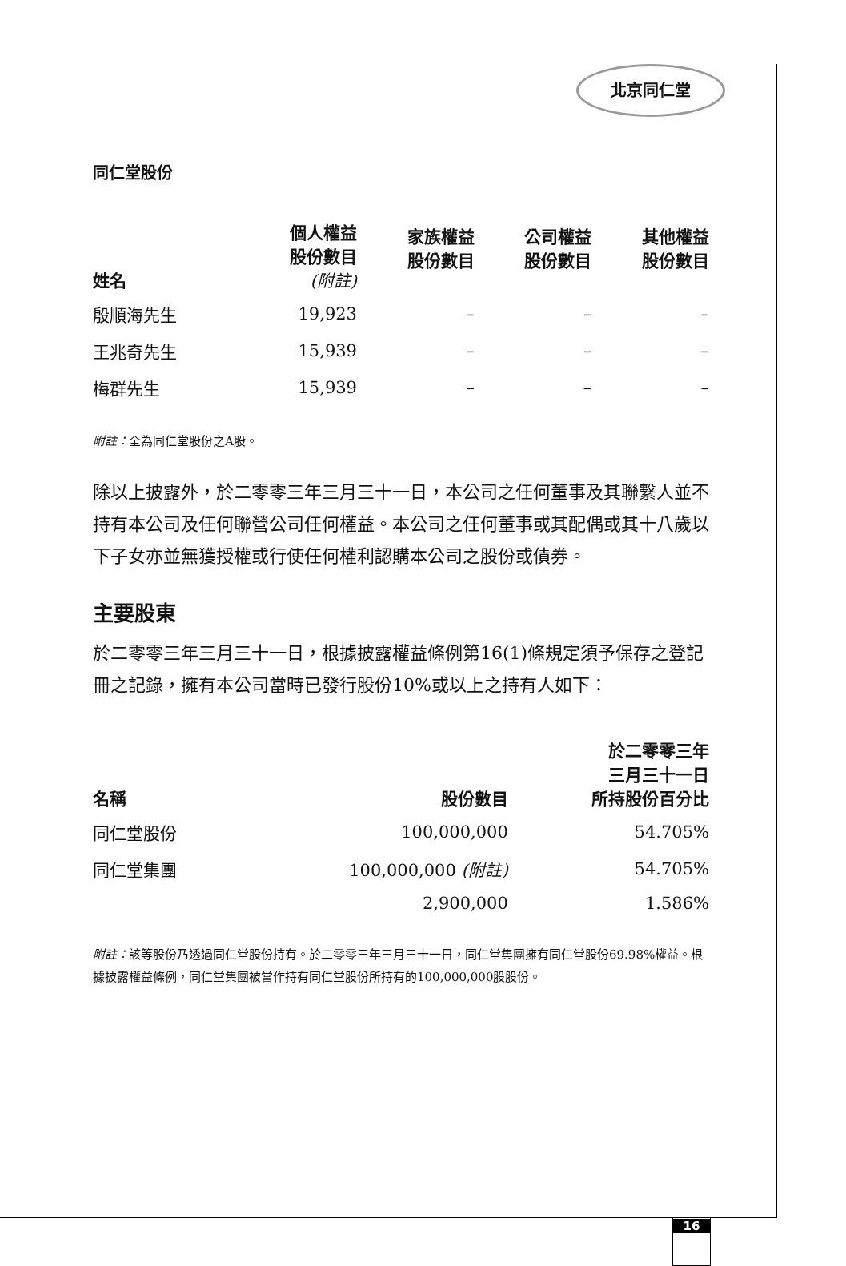北京同仁堂
同仁堂股份
| 姓名 | 個人權益 股份數目 (附註) | 家族權益 股份數目 | 公司權益 股份數目 | 其他權益 股份數目 |
| --- | --- | --- | --- | --- |
| 殷順海先生 | 19,923 | – | – | – |
| 王兆奇先生 | 15,939 | – | – | – |
| 梅群先生 | 15,939 | – | – | – |
附註：全為同仁堂股份之A股。
除以上披露外，於二零零三年三月三十一日，本公司之任何董事及其聯繫人並不持有本公司及任何聯營公司任何權益。本公司之任何董事或其配偶或其十八歲以下子女亦並無獲授權或行使任何權利認購本公司之股份或債券。
主要股東
於二零零三年三月三十一日，根據披露權益條例第16(1)條規定須予保存之登記冊之記錄，擁有本公司當時已發行股份10%或以上之持有人如下：
| 名稱 | 股份數目 | 於二零零三年 三月三十一日 所持股份百分比 |
| --- | --- | --- |
| 同仁堂股份 | 100,000,000 | 54.705% |
| 同仁堂集團 | 100,000,000 (附註) | 54.705% |
| | 2,900,000 | 1.586% |
附註：該等股份乃透過同仁堂股份持有。於二零零三年三月三十一日，同仁堂集團擁有同仁堂股份69.98%權益。根據披露權益條例，同仁堂集團被當作持有同仁堂股份所持有的100,000,000股股份。
16